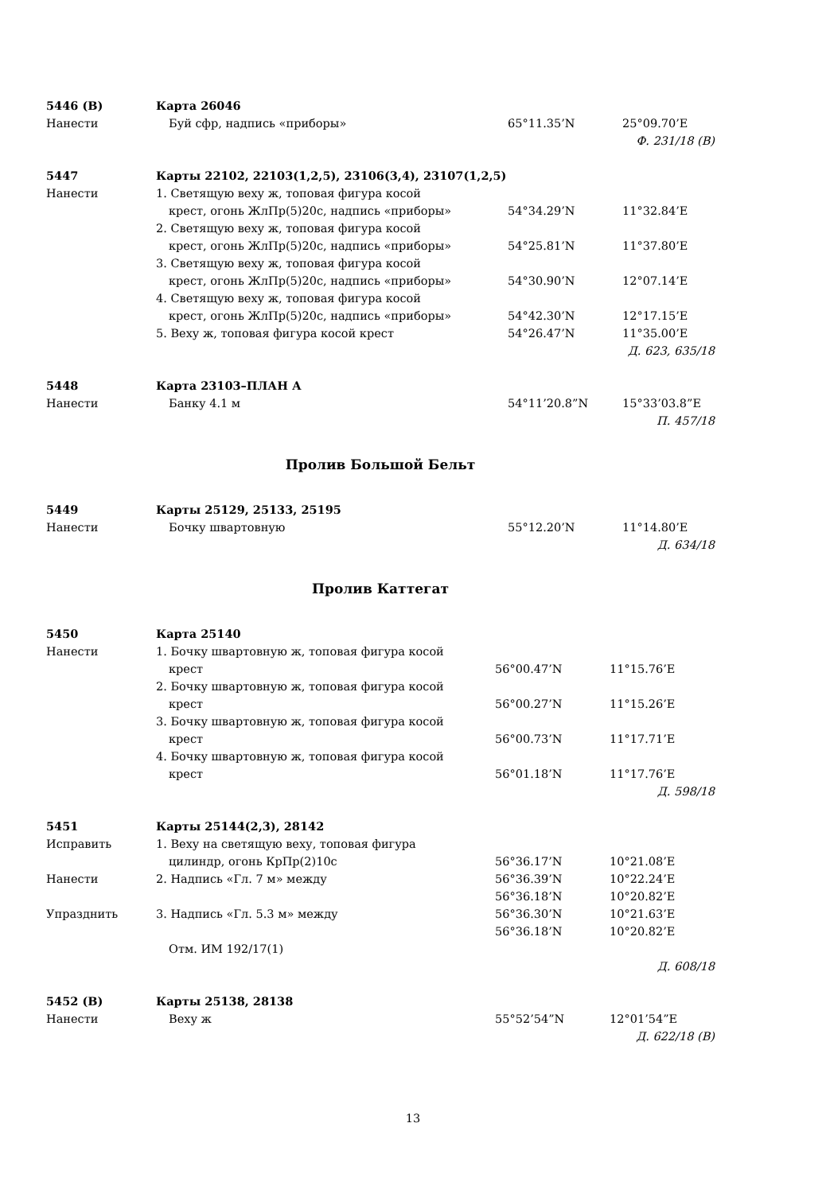| 5446 (В) | Карта 26046 | | |
| Нанести | Буй сфр, надпись «приборы» | 65°11.35’N | 25°09.70’E |
| Ф. 231/18 (В) | | | |
| 5447 | Карты 22102, 22103(1,2,5), 23106(3,4), 23107(1,2,5) | | |
| Нанести | 1. Светящую веху ж, топовая фигура косой | | |
| | крест, огонь ЖлПр(5)20с, надпись «приборы» | 54°34.29’N | 11°32.84’E |
| | 2. Светящую веху ж, топовая фигура косой | | |
| | крест, огонь ЖлПр(5)20с, надпись «приборы» | 54°25.81’N | 11°37.80’E |
| | 3. Светящую веху ж, топовая фигура косой | | |
| | крест, огонь ЖлПр(5)20с, надпись «приборы» | 54°30.90’N | 12°07.14’E |
| | 4. Светящую веху ж, топовая фигура косой | | |
| | крест, огонь ЖлПр(5)20с, надпись «приборы» | 54°42.30’N | 12°17.15’E |
| | 5. Веху ж, топовая фигура косой крест | 54°26.47’N | 11°35.00’E |
| Д. 623, 635/18 | | | |
| 5448 | Карта 23103–ПЛАН А | | |
| Нанести | Банку 4.1 м | 54°11’20.8”N | 15°33’03.8”E |
| П. 457/18 | | | |
Пролив Большой Бельт
| 5449 | Карты 25129, 25133, 25195 | | |
| Нанести | Бочку швартовную | 55°12.20’N | 11°14.80’E |
| Д. 634/18 | | | |
Пролив Каттегат
| 5450 | Карта 25140 | | |
| Нанести | 1. Бочку швартовную ж, топовая фигура косой | | |
| | крест | 56°00.47’N | 11°15.76’E |
| | 2. Бочку швартовную ж, топовая фигура косой | | |
| | крест | 56°00.27’N | 11°15.26’E |
| | 3. Бочку швартовную ж, топовая фигура косой | | |
| | крест | 56°00.73’N | 11°17.71’E |
| | 4. Бочку швартовную ж, топовая фигура косой | | |
| | крест | 56°01.18’N | 11°17.76’E |
| Д. 598/18 | | | |
| 5451 | Карты 25144(2,3), 28142 | | |
| Исправить | 1. Веху на светящую веху, топовая фигура | | |
| | цилиндр, огонь КрПр(2)10с | 56°36.17’N | 10°21.08’E |
| Нанести | 2. Надпись «Гл. 7 м» между | 56°36.39’N | 10°22.24’E |
| | | 56°36.18’N | 10°20.82’E |
| Упразднить | 3. Надпись «Гл. 5.3 м» между | 56°36.30’N | 10°21.63’E |
| | | 56°36.18’N | 10°20.82’E |
| | Отм. ИМ 192/17(1) | | |
| Д. 608/18 | | | |
| 5452 (В) | Карты 25138, 28138 | | |
| Нанести | Веху ж | 55°52’54”N | 12°01’54”E |
| Д. 622/18 (В) | | | |
13